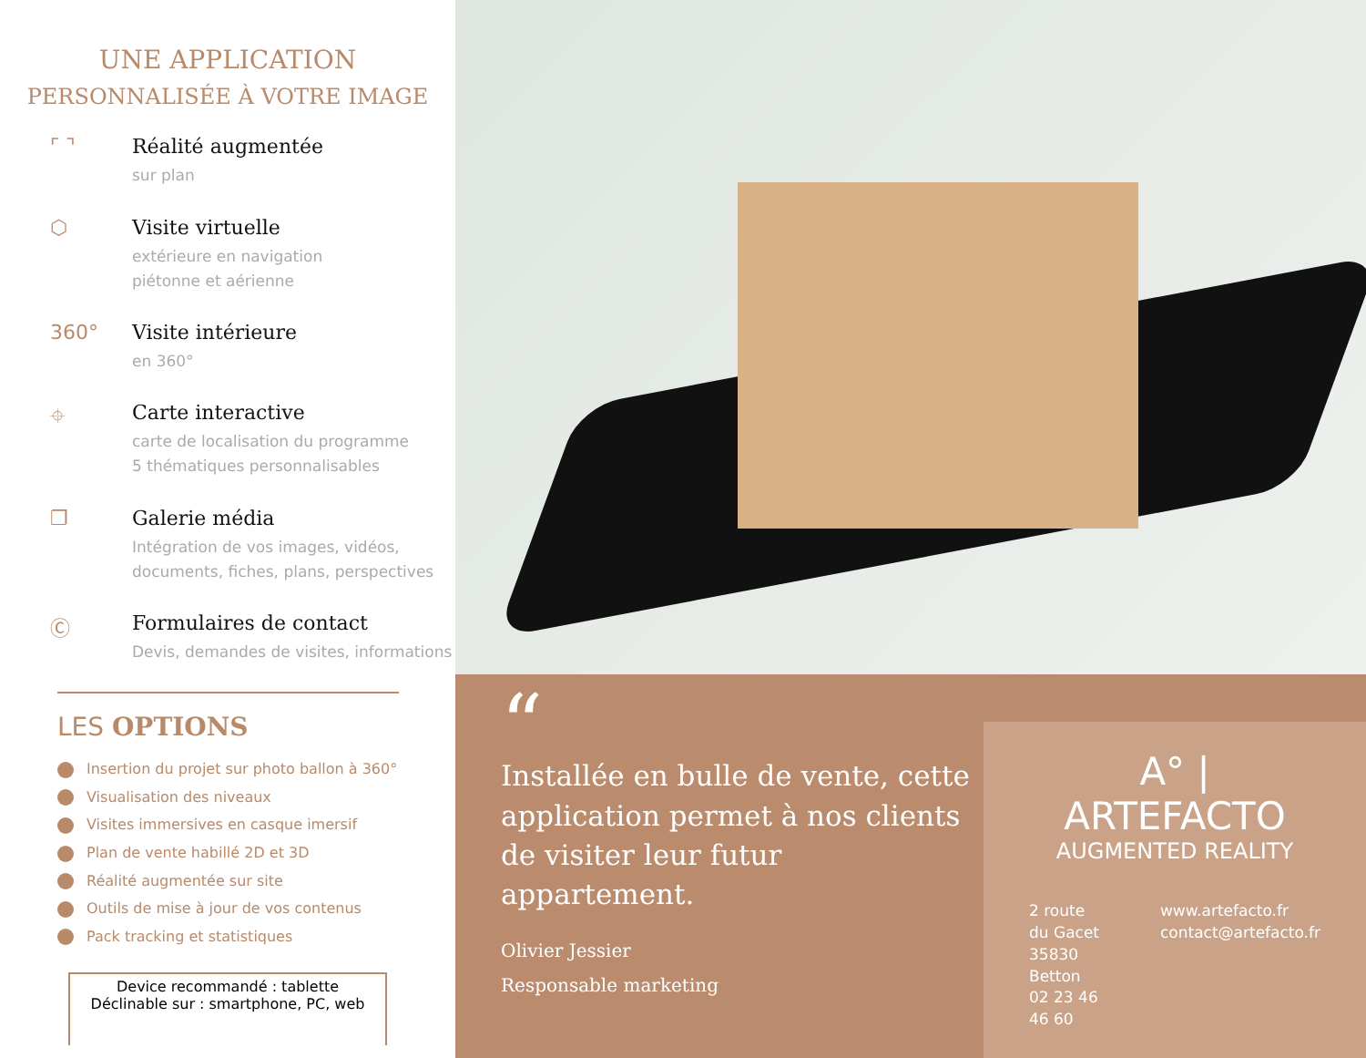UNE APPLICATION
PERSONNALISÉE À VOTRE IMAGE
⌜ ⌝ Réalité augmentée
sur plan
⬡ Visite virtuelle
extérieure en navigation
piétonne et aérienne
360° Visite intérieure
en 360°
⌖ Carte interactive
carte de localisation du programme
5 thématiques personnalisables
❐ Galerie média
Intégration de vos images, vidéos,
documents, fiches, plans, perspectives
Ⓒ Formulaires de contact
Devis, demandes de visites, informations
LES OPTIONS
Insertion du projet sur photo ballon à 360°
Visualisation des niveaux
Visites immersives en casque imersif
Plan de vente habillé 2D et 3D
Réalité augmentée sur site
Outils de mise à jour de vos contenus
Pack tracking et statistiques
Device recommandé : tablette
Déclinable sur : smartphone, PC, web
“
Installée en bulle de vente, cette application permet à nos clients de visiter leur futur appartement.
Olivier Jessier
Responsable marketing
A° | ARTEFACTO
AUGMENTED REALITY
2 route du Gacet
35830 Betton
02 23 46 46 60
www.artefacto.fr
contact@artefacto.fr